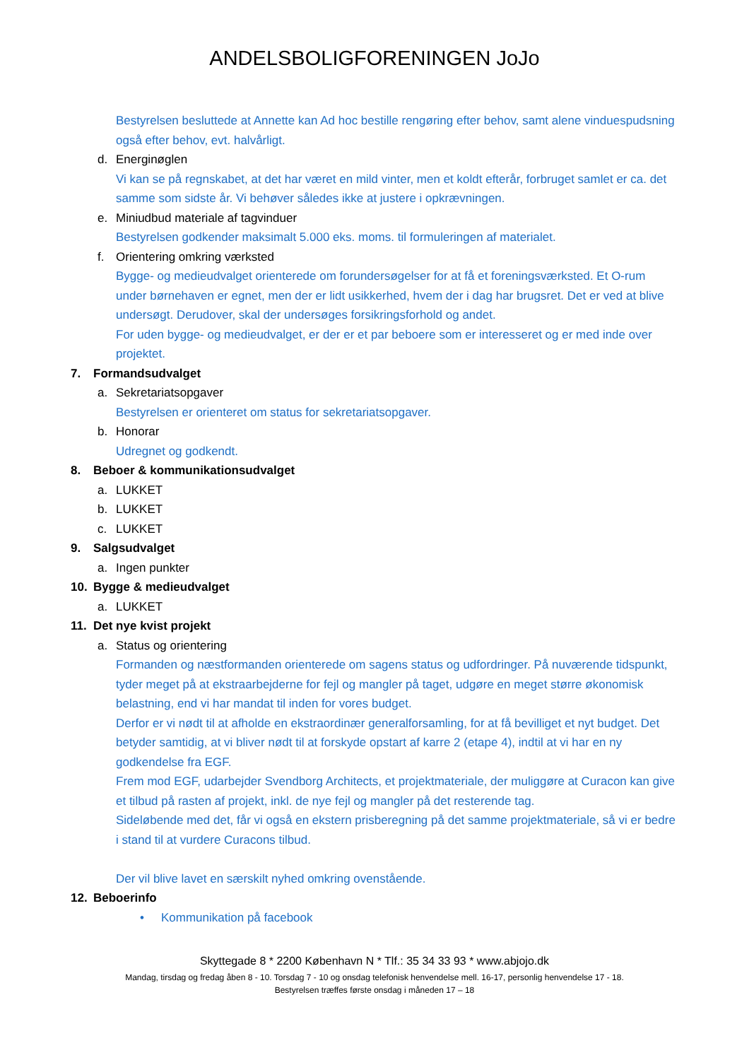ANDELSBOLIGFORENINGEN JoJo
Bestyrelsen besluttede at Annette kan Ad hoc bestille rengøring efter behov, samt alene vinduespudsning også efter behov, evt. halvårligt.
d. Energinøglen
Vi kan se på regnskabet, at det har været en mild vinter, men et koldt efterår, forbruget samlet er ca. det samme som sidste år. Vi behøver således ikke at justere i opkrævningen.
e. Miniudbud materiale af tagvinduer
Bestyrelsen godkender maksimalt 5.000 eks. moms. til formuleringen af materialet.
f. Orientering omkring værksted
Bygge- og medieudvalget orienterede om forundersøgelser for at få et foreningsværksted. Et O-rum under børnehaven er egnet, men der er lidt usikkerhed, hvem der i dag har brugsret. Det er ved at blive undersøgt. Derudover, skal der undersøges forsikringsforhold og andet.
For uden bygge- og medieudvalget, er der er et par beboere som er interesseret og er med inde over projektet.
7. Formandsudvalget
a. Sekretariatsopgaver
Bestyrelsen er orienteret om status for sekretariatsopgaver.
b. Honorar
Udregnet og godkendt.
8. Beboer & kommunikationsudvalget
a. LUKKET
b. LUKKET
c. LUKKET
9. Salgsudvalget
a. Ingen punkter
10. Bygge & medieudvalget
a. LUKKET
11. Det nye kvist projekt
a. Status og orientering
Formanden og næstformanden orienterede om sagens status og udfordringer. På nuværende tidspunkt, tyder meget på at ekstraarbejderne for fejl og mangler på taget, udgøre en meget større økonomisk belastning, end vi har mandat til inden for vores budget.
Derfor er vi nødt til at afholde en ekstraordinær generalforsamling, for at få bevilliget et nyt budget. Det betyder samtidig, at vi bliver nødt til at forskyde opstart af karre 2 (etape 4), indtil at vi har en ny godkendelse fra EGF.
Frem mod EGF, udarbejder Svendborg Architects, et projektmateriale, der muliggøre at Curacon kan give et tilbud på rasten af projekt, inkl. de nye fejl og mangler på det resterende tag.
Sideløbende med det, får vi også en ekstern prisberegning på det samme projektmateriale, så vi er bedre i stand til at vurdere Curacons tilbud.
Der vil blive lavet en særskilt nyhed omkring ovenstående.
12. Beboerinfo
• Kommunikation på facebook
Skyttegade 8 * 2200 København N * Tlf.: 35 34 33 93 * www.abjojo.dk
Mandag, tirsdag og fredag åben 8 - 10. Torsdag 7 - 10 og onsdag telefonisk henvendelse mell. 16-17, personlig henvendelse 17 - 18.
Bestyrelsen træffes første onsdag i måneden 17 – 18